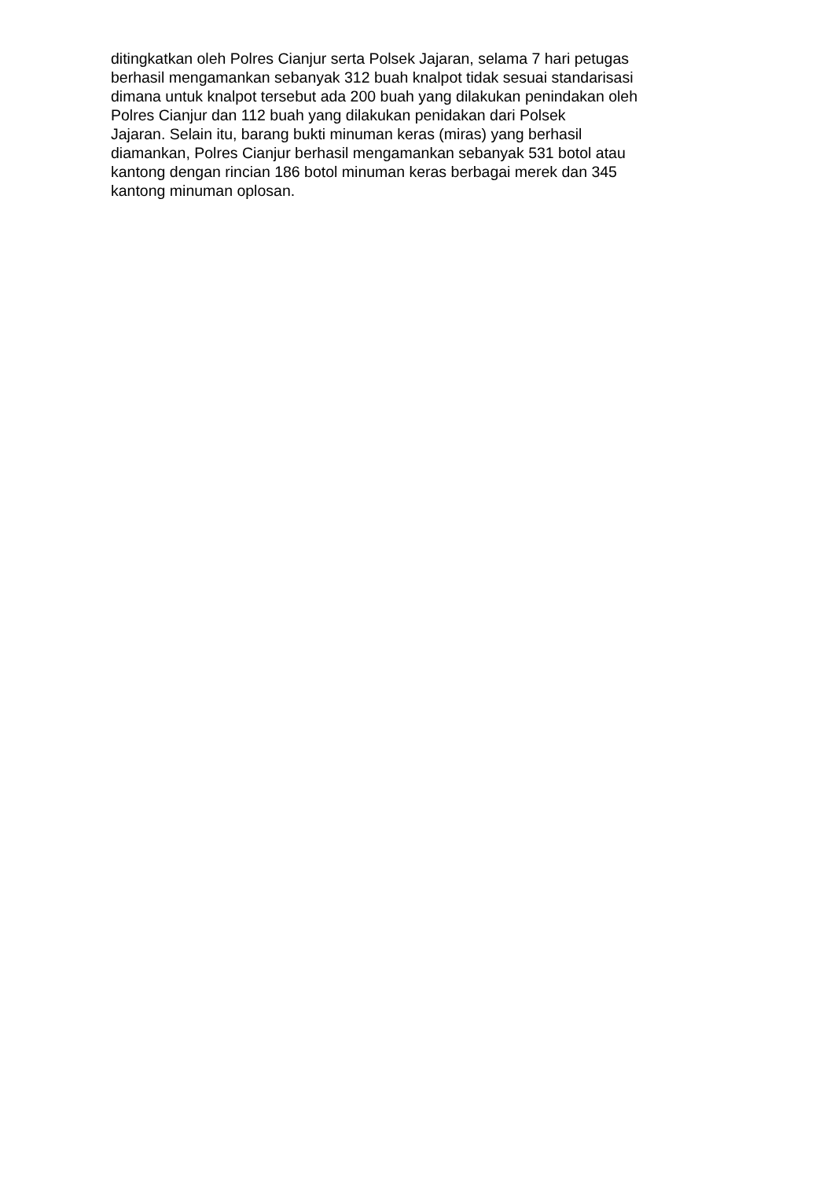ditingkatkan oleh Polres Cianjur serta Polsek Jajaran, selama 7 hari petugas
berhasil mengamankan sebanyak 312 buah knalpot tidak sesuai standarisasi
dimana untuk knalpot tersebut ada 200 buah yang dilakukan penindakan oleh
Polres Cianjur dan 112 buah yang dilakukan penidakan dari Polsek
Jajaran. Selain itu, barang bukti minuman keras (miras) yang berhasil
diamankan, Polres Cianjur berhasil mengamankan sebanyak 531 botol atau
kantong dengan rincian 186 botol minuman keras berbagai merek dan 345
kantong minuman oplosan.